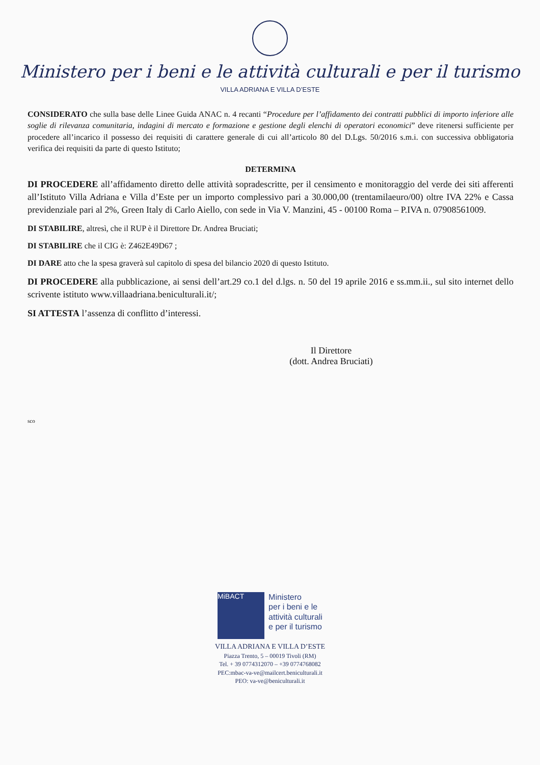Ministero per i beni e le attività culturali e per il turismo
VILLA ADRIANA E VILLA D’ESTE
CONSIDERATO che sulla base delle Linee Guida ANAC n. 4 recanti “Procedure per l’affidamento dei contratti pubblici di importo inferiore alle soglie di rilevanza comunitaria, indagini di mercato e formazione e gestione degli elenchi di operatori economici” deve ritenersi sufficiente per procedere all’incarico il possesso dei requisiti di carattere generale di cui all’articolo 80 del D.Lgs. 50/2016 s.m.i. con successiva obbligatoria verifica dei requisiti da parte di questo Istituto;
DETERMINA
DI PROCEDERE all’affidamento diretto delle attività sopradescritte, per il censimento e monitoraggio del verde dei siti afferenti all’Istituto Villa Adriana e Villa d’Este per un importo complessivo pari a 30.000,00 (trentamilaeuro/00) oltre IVA 22% e Cassa previdenziale pari al 2%, Green Italy di Carlo Aiello, con sede in Via V. Manzini, 45 - 00100 Roma – P.IVA n. 07908561009.
DI STABILIRE, altresì, che il RUP è il Direttore Dr. Andrea Bruciati;
DI STABILIRE che il CIG è: Z462E49D67 ;
DI DARE atto che la spesa graverà sul capitolo di spesa del bilancio 2020 di questo Istituto.
DI PROCEDERE alla pubblicazione, ai sensi dell’art.29 co.1 del d.lgs. n. 50 del 19 aprile 2016 e ss.mm.ii., sul sito internet dello scrivente istituto www.villaadriana.beniculturali.it/;
SI ATTESTA l’assenza di conflitto d’interessi.
Il Direttore
(dott. Andrea Bruciati)
sco
MiBACT
Ministero
per i beni e le
attività culturali
e per il turismo
VILLA ADRIANA E VILLA D’ESTE
Piazza Trento, 5 – 00019 Tivoli (RM)
Tel. + 39 0774312070 – +39 0774768082
PEC:mbac-va-ve@mailcert.beniculturali.it
PEO: va-ve@beniculturali.it